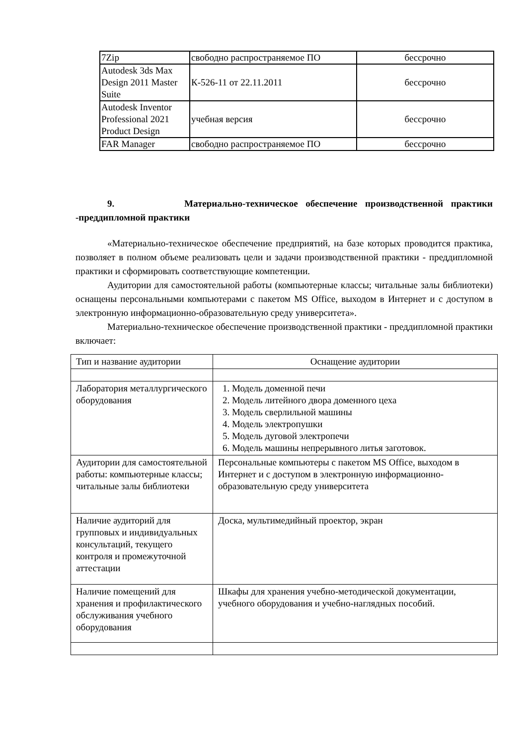| 7Zip | свободно распространяемое ПО | бессрочно |
| Autodesk 3ds Max Design 2011 Master Suite | К-526-11 от 22.11.2011 | бессрочно |
| Autodesk Inventor Professional 2021 Product Design | учебная версия | бессрочно |
| FAR Manager | свободно распространяемое ПО | бессрочно |
9. Материально-техническое обеспечение производственной практики -преддипломной практики
«Материально-техническое обеспечение предприятий, на базе которых проводится практика, позволяет в полном объеме реализовать цели и задачи производственной практики - преддипломной практики и сформировать соответствующие компетенции.
Аудитории для самостоятельной работы (компьютерные классы; читальные залы библиотеки) оснащены персональными компьютерами с пакетом MS Office, выходом в Интернет и с доступом в электронную информационно-образовательную среду университета».
Материально-техническое обеспечение производственной практики - преддипломной практики включает:
| Тип и название аудитории | Оснащение аудитории |
| Лаборатория металлургического оборудования | 1. Модель доменной печи 2. Модель литейного двора доменного цеха 3. Модель сверлильной машины 4. Модель электропушки 5. Модель дуговой электропечи 6. Модель машины непрерывного литья заготовок. |
| Аудитории для самостоятельной работы: компьютерные классы; читальные залы библиотеки | Персональные компьютеры с пакетом MS Office, выходом в Интернет и с доступом в электронную информационно-образовательную среду университета |
| Наличие аудиторий для групповых и индивидуальных консультаций, текущего контроля и промежуточной аттестации | Доска, мультимедийный проектор, экран |
| Наличие помещений для хранения и профилактического обслуживания учебного оборудования | Шкафы для хранения учебно-методической документации, учебного оборудования и учебно-наглядных пособий. |